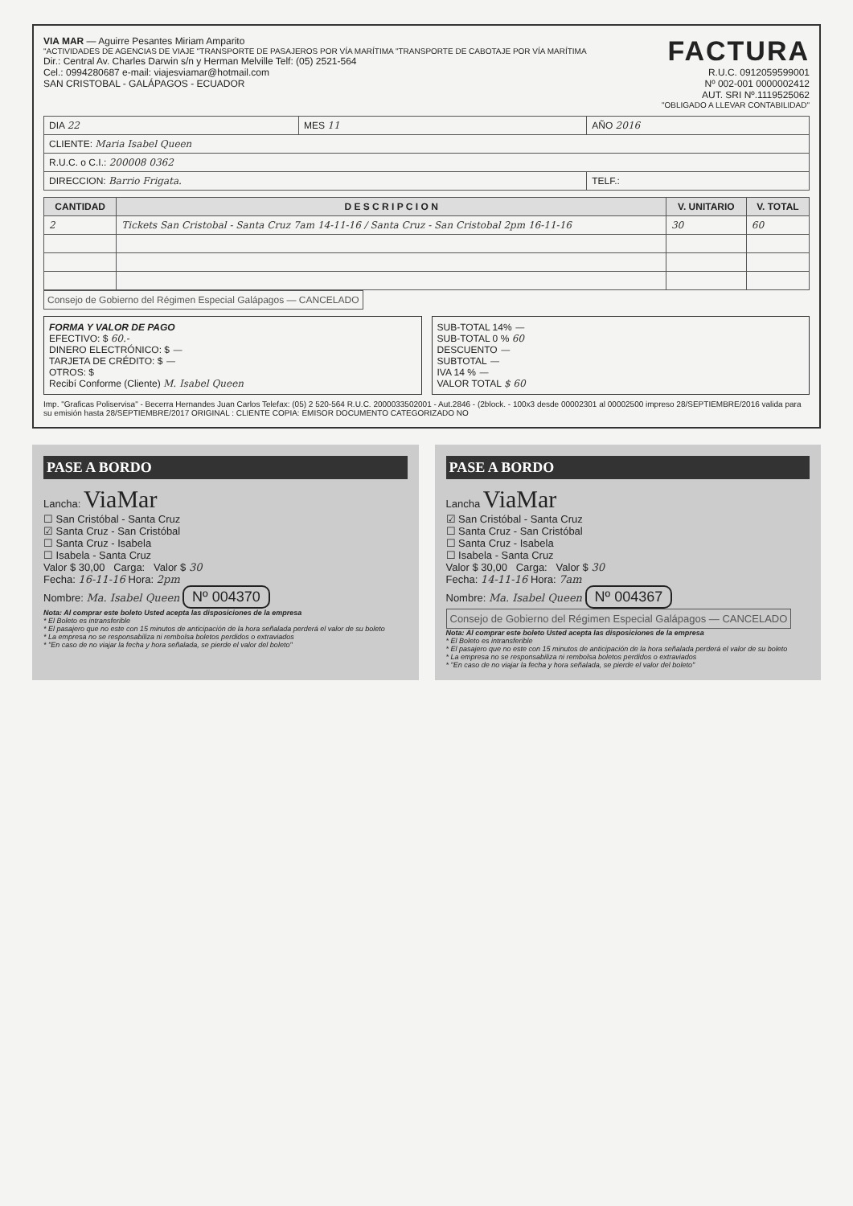VIA MAR — Aguirre Pesantes Miriam Amparito
"ACTIVIDADES DE AGENCIAS DE VIAJE "TRANSPORTE DE PASAJEROS POR VÍA MARÍTIMA "TRANSPORTE DE CABOTAJE POR VÍA MARÍTIMA
Dir.: Central Av. Charles Darwin s/n y Herman Melville Telf: (05) 2521-564
Cel.: 0994280687 e-mail: viajesviamar@hotmail.com
SAN CRISTOBAL - GALÁPAGOS - ECUADOR
FACTURA
R.U.C. 0912059599001
Nº 002-001 0000002412
AUT. SRI Nº.1119525062
"OBLIGADO A LLEVAR CONTABILIDAD"
| DIA 22 | MES 11 | AÑO 2016 |
| CLIENTE: Maria Isabel Queen | | |
| R.U.C. o C.I.: 200008 0362 | | |
| DIRECCION: Barrio Frigata. | | TELF.: |
| CANTIDAD | D E S C R I P C I O N | V. UNITARIO | V. TOTAL |
| --- | --- | --- | --- |
| 2 | Tickets San Cristobal - Santa Cruz 7am 14-11-16 / Santa Cruz - San Cristobal 2pm 16-11-16 | 30 | 60 |
Consejo de Gobierno del Régimen Especial Galápagos — CANCELADO
FORMA Y VALOR DE PAGO
EFECTIVO: $ 60.-
DINERO ELECTRÓNICO: $ —
TARJETA DE CRÉDITO: $ —
OTROS: $
Recibí Conforme (Cliente) M. Isabel Queen
SUB-TOTAL 14% —
SUB-TOTAL 0 % 60
DESCUENTO —
SUBTOTAL —
IVA 14 % —
VALOR TOTAL $ 60
Imp. "Graficas Poliservisa" - Becerra Hernandes Juan Carlos Telefax: (05) 2 520-564 R.U.C. 2000033502001 - Aut.2846 - (2block. - 100x3 desde 00002301 al 00002500 impreso 28/SEPTIEMBRE/2016 valida para su emisión hasta 28/SEPTIEMBRE/2017 ORIGINAL : CLIENTE COPIA: EMISOR DOCUMENTO CATEGORIZADO NO
PASE A BORDO
Lancha: ViaMar
☐ San Cristóbal - Santa Cruz
☑ Santa Cruz - San Cristóbal
☐ Santa Cruz - Isabela
☐ Isabela - Santa Cruz
Valor $ 30,00 Carga: Valor $ 30
Fecha: 16-11-16 Hora: 2pm
Nombre: Ma. Isabel Queen Nº 004370
Nota: Al comprar este boleto Usted acepta las disposiciones de la empresa
* El Boleto es intransferible
* El pasajero que no este con 15 minutos de anticipación de la hora señalada perderá el valor de su boleto
* La empresa no se responsabiliza ni rembolsa boletos perdidos o extraviados
* "En caso de no viajar la fecha y hora señalada, se pierde el valor del boleto"
PASE A BORDO
Lancha ViaMar
☑ San Cristóbal - Santa Cruz
☐ Santa Cruz - San Cristóbal
☐ Santa Cruz - Isabela
☐ Isabela - Santa Cruz
Valor $ 30,00 Carga: Valor $ 30
Fecha: 14-11-16 Hora: 7am
Nombre: Ma. Isabel Queen Nº 004367
Consejo de Gobierno del Régimen Especial Galápagos — CANCELADO
Nota: Al comprar este boleto Usted acepta las disposiciones de la empresa
* El Boleto es intransferible
* El pasajero que no este con 15 minutos de anticipación de la hora señalada perderá el valor de su boleto
* La empresa no se responsabiliza ni rembolsa boletos perdidos o extraviados
* "En caso de no viajar la fecha y hora señalada, se pierde el valor del boleto"